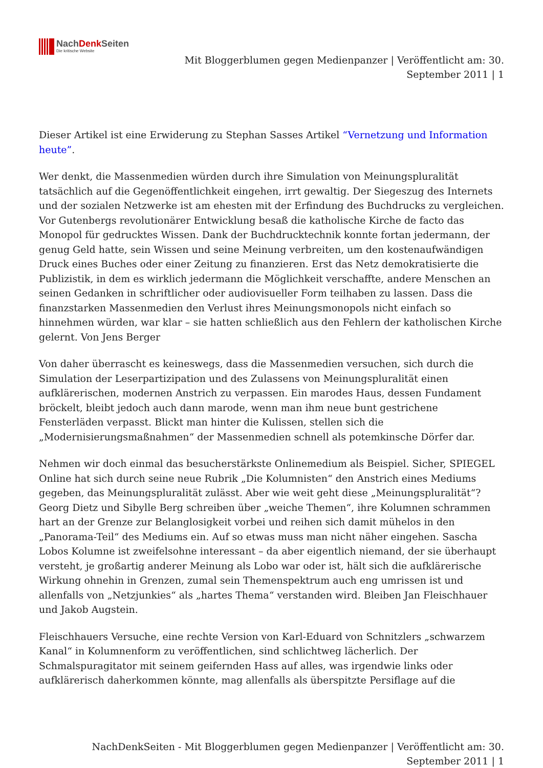NachDenk Seiten
Die kritische Website
Mit Bloggerblumen gegen Medienpanzer | Veröffentlicht am: 30. September 2011 | 1
Dieser Artikel ist eine Erwiderung zu Stephan Sasses Artikel “Vernetzung und Information heute”.
Wer denkt, die Massenmedien würden durch ihre Simulation von Meinungspluralität tatsächlich auf die Gegenöffentlichkeit eingehen, irrt gewaltig. Der Siegeszug des Internets und der sozialen Netzwerke ist am ehesten mit der Erfindung des Buchdrucks zu vergleichen. Vor Gutenbergs revolutionärer Entwicklung besaß die katholische Kirche de facto das Monopol für gedrucktes Wissen. Dank der Buchdrucktechnik konnte fortan jedermann, der genug Geld hatte, sein Wissen und seine Meinung verbreiten, um den kostenaufwändigen Druck eines Buches oder einer Zeitung zu finanzieren. Erst das Netz demokratisierte die Publizistik, in dem es wirklich jedermann die Möglichkeit verschaffte, andere Menschen an seinen Gedanken in schriftlicher oder audiovisueller Form teilhaben zu lassen. Dass die finanzstarken Massenmedien den Verlust ihres Meinungsmonopols nicht einfach so hinnehmen würden, war klar – sie hatten schließlich aus den Fehlern der katholischen Kirche gelernt. Von Jens Berger
Von daher überrascht es keineswegs, dass die Massenmedien versuchen, sich durch die Simulation der Leserpartizipation und des Zulassens von Meinungspluralität einen aufklärerischen, modernen Anstrich zu verpassen. Ein marodes Haus, dessen Fundament bröckelt, bleibt jedoch auch dann marode, wenn man ihm neue bunt gestrichene Fensterläden verpasst. Blickt man hinter die Kulissen, stellen sich die „Modernisierungsmaßnahmen“ der Massenmedien schnell als potemkinsche Dörfer dar.
Nehmen wir doch einmal das besucherstärkste Onlinemedium als Beispiel. Sicher, SPIEGEL Online hat sich durch seine neue Rubrik „Die Kolumnisten“ den Anstrich eines Mediums gegeben, das Meinungspluralität zulässt. Aber wie weit geht diese „Meinungspluralität“? Georg Dietz und Sibylle Berg schreiben über „weiche Themen“, ihre Kolumnen schrammen hart an der Grenze zur Belanglosigkeit vorbei und reihen sich damit mühelos in den „Panorama-Teil“ des Mediums ein. Auf so etwas muss man nicht näher eingehen. Sascha Lobos Kolumne ist zweifelsohne interessant – da aber eigentlich niemand, der sie überhaupt versteht, je großartig anderer Meinung als Lobo war oder ist, hält sich die aufklärerische Wirkung ohnehin in Grenzen, zumal sein Themenspektrum auch eng umrissen ist und allenfalls von „Netzjunkies“ als „hartes Thema“ verstanden wird. Bleiben Jan Fleischhauer und Jakob Augstein.
Fleischhauers Versuche, eine rechte Version von Karl-Eduard von Schnitzlers „schwarzem Kanal“ in Kolumnenform zu veröffentlichen, sind schlichtweg lächerlich. Der Schmalspuragitator mit seinem geifernden Hass auf alles, was irgendwie links oder aufklärerisch daherkommen könnte, mag allenfalls als überspitzte Persiflage auf die
NachDenkSeiten - Mit Bloggerblumen gegen Medienpanzer | Veröffentlicht am: 30.
September 2011 | 1